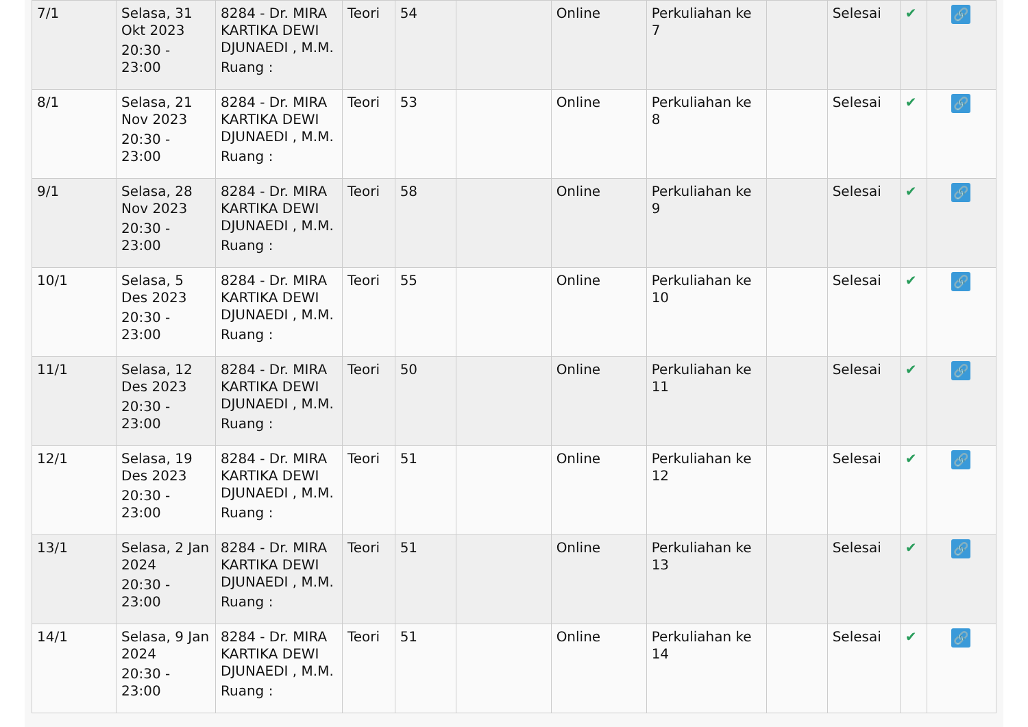| 7/1 | Selasa, 31 Okt 2023 20:30 - 23:00 | 8284 - Dr. MIRA KARTIKA DEWI DJUNAEDI , M.M. Ruang : | Teori | 54 | | Online | Perkuliahan ke 7 | | Selesai | ✔ | 🔗 |
| 8/1 | Selasa, 21 Nov 2023 20:30 - 23:00 | 8284 - Dr. MIRA KARTIKA DEWI DJUNAEDI , M.M. Ruang : | Teori | 53 | | Online | Perkuliahan ke 8 | | Selesai | ✔ | 🔗 |
| 9/1 | Selasa, 28 Nov 2023 20:30 - 23:00 | 8284 - Dr. MIRA KARTIKA DEWI DJUNAEDI , M.M. Ruang : | Teori | 58 | | Online | Perkuliahan ke 9 | | Selesai | ✔ | 🔗 |
| 10/1 | Selasa, 5 Des 2023 20:30 - 23:00 | 8284 - Dr. MIRA KARTIKA DEWI DJUNAEDI , M.M. Ruang : | Teori | 55 | | Online | Perkuliahan ke 10 | | Selesai | ✔ | 🔗 |
| 11/1 | Selasa, 12 Des 2023 20:30 - 23:00 | 8284 - Dr. MIRA KARTIKA DEWI DJUNAEDI , M.M. Ruang : | Teori | 50 | | Online | Perkuliahan ke 11 | | Selesai | ✔ | 🔗 |
| 12/1 | Selasa, 19 Des 2023 20:30 - 23:00 | 8284 - Dr. MIRA KARTIKA DEWI DJUNAEDI , M.M. Ruang : | Teori | 51 | | Online | Perkuliahan ke 12 | | Selesai | ✔ | 🔗 |
| 13/1 | Selasa, 2 Jan 2024 20:30 - 23:00 | 8284 - Dr. MIRA KARTIKA DEWI DJUNAEDI , M.M. Ruang : | Teori | 51 | | Online | Perkuliahan ke 13 | | Selesai | ✔ | 🔗 |
| 14/1 | Selasa, 9 Jan 2024 20:30 - 23:00 | 8284 - Dr. MIRA KARTIKA DEWI DJUNAEDI , M.M. Ruang : | Teori | 51 | | Online | Perkuliahan ke 14 | | Selesai | ✔ | 🔗 |